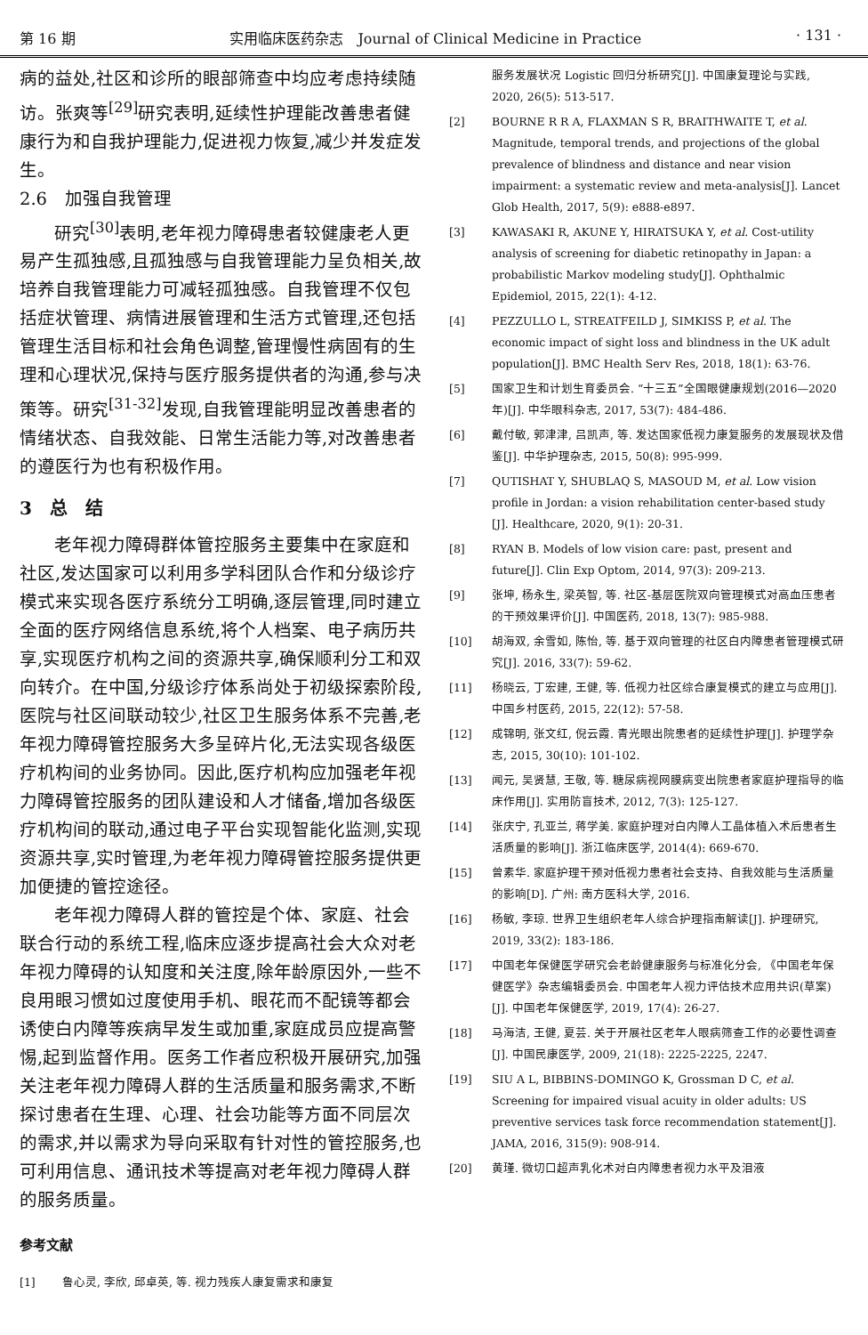第 16 期 实用临床医药杂志　Journal of Clinical Medicine in Practice · 131 ·
病的益处,社区和诊所的眼部筛查中均应考虑持续随访。张爽等<sup>[29]</sup>研究表明,延续性护理能改善患者健康行为和自我护理能力,促进视力恢复,减少并发症发生。
2.6　加强自我管理
研究<sup>[30]</sup>表明,老年视力障碍患者较健康老人更易产生孤独感,且孤独感与自我管理能力呈负相关,故培养自我管理能力可减轻孤独感。自我管理不仅包括症状管理、病情进展管理和生活方式管理,还包括管理生活目标和社会角色调整,管理慢性病固有的生理和心理状况,保持与医疗服务提供者的沟通,参与决策等。研究<sup>[31-32]</sup>发现,自我管理能明显改善患者的情绪状态、自我效能、日常生活能力等,对改善患者的遵医行为也有积极作用。
3　总　结
老年视力障碍群体管控服务主要集中在家庭和社区,发达国家可以利用多学科团队合作和分级诊疗模式来实现各医疗系统分工明确,逐层管理,同时建立全面的医疗网络信息系统,将个人档案、电子病历共享,实现医疗机构之间的资源共享,确保顺利分工和双向转介。在中国,分级诊疗体系尚处于初级探索阶段,医院与社区间联动较少,社区卫生服务体系不完善,老年视力障碍管控服务大多呈碎片化,无法实现各级医疗机构间的业务协同。因此,医疗机构应加强老年视力障碍管控服务的团队建设和人才储备,增加各级医疗机构间的联动,通过电子平台实现智能化监测,实现资源共享,实时管理,为老年视力障碍管控服务提供更加便捷的管控途径。
老年视力障碍人群的管控是个体、家庭、社会联合行动的系统工程,临床应逐步提高社会大众对老年视力障碍的认知度和关注度,除年龄原因外,一些不良用眼习惯如过度使用手机、眼花而不配镜等都会诱使白内障等疾病早发生或加重,家庭成员应提高警惕,起到监督作用。医务工作者应积极开展研究,加强关注老年视力障碍人群的生活质量和服务需求,不断探讨患者在生理、心理、社会功能等方面不同层次的需求,并以需求为导向采取有针对性的管控服务,也可利用信息、通讯技术等提高对老年视力障碍人群的服务质量。
参考文献
[1] 鲁心灵, 李欣, 邱卓英, 等. 视力残疾人康复需求和康复
服务发展状况 Logistic 回归分析研究[J]. 中国康复理论与实践, 2020, 26(5): 513-517.
[2] BOURNE R R A, FLAXMAN S R, BRAITHWAITE T, et al. Magnitude, temporal trends, and projections of the global prevalence of blindness and distance and near vision impairment: a systematic review and meta-analysis[J]. Lancet Glob Health, 2017, 5(9): e888-e897.
[3] KAWASAKI R, AKUNE Y, HIRATSUKA Y, et al. Cost-utility analysis of screening for diabetic retinopathy in Japan: a probabilistic Markov modeling study[J]. Ophthalmic Epidemiol, 2015, 22(1): 4-12.
[4] PEZZULLO L, STREATFEILD J, SIMKISS P, et al. The economic impact of sight loss and blindness in the UK adult population[J]. BMC Health Serv Res, 2018, 18(1): 63-76.
[5] 国家卫生和计划生育委员会. “十三五”全国眼健康规划(2016—2020年)[J]. 中华眼科杂志, 2017, 53(7): 484-486.
[6] 戴付敏, 郭津津, 吕凯声, 等. 发达国家低视力康复服务的发展现状及借鉴[J]. 中华护理杂志, 2015, 50(8): 995-999.
[7] QUTISHAT Y, SHUBLAQ S, MASOUD M, et al. Low vision profile in Jordan: a vision rehabilitation center-based study [J]. Healthcare, 2020, 9(1): 20-31.
[8] RYAN B. Models of low vision care: past, present and future[J]. Clin Exp Optom, 2014, 97(3): 209-213.
[9] 张坤, 杨永生, 梁英智, 等. 社区-基层医院双向管理模式对高血压患者的干预效果评价[J]. 中国医药, 2018, 13(7): 985-988.
[10] 胡海双, 余雪如, 陈怡, 等. 基于双向管理的社区白内障患者管理模式研究[J]. 2016, 33(7): 59-62.
[11] 杨晓云, 丁宏建, 王健, 等. 低视力社区综合康复模式的建立与应用[J]. 中国乡村医药, 2015, 22(12): 57-58.
[12] 成锦明, 张文红, 倪云霞. 青光眼出院患者的延续性护理[J]. 护理学杂志, 2015, 30(10): 101-102.
[13] 闻元, 吴贤慧, 王敬, 等. 糖尿病视网膜病变出院患者家庭护理指导的临床作用[J]. 实用防盲技术, 2012, 7(3): 125-127.
[14] 张庆宁, 孔亚兰, 蒋学美. 家庭护理对白内障人工晶体植入术后患者生活质量的影响[J]. 浙江临床医学, 2014(4): 669-670.
[15] 曾素华. 家庭护理干预对低视力患者社会支持、自我效能与生活质量的影响[D]. 广州: 南方医科大学, 2016.
[16] 杨敏, 李琼. 世界卫生组织老年人综合护理指南解读[J]. 护理研究, 2019, 33(2): 183-186.
[17] 中国老年保健医学研究会老龄健康服务与标准化分会, 《中国老年保健医学》杂志编辑委员会. 中国老年人视力评估技术应用共识(草案)[J]. 中国老年保健医学, 2019, 17(4): 26-27.
[18] 马海洁, 王健, 夏芸. 关于开展社区老年人眼病筛查工作的必要性调查[J]. 中国民康医学, 2009, 21(18): 2225-2225, 2247.
[19] SIU A L, BIBBINS-DOMINGO K, Grossman D C, et al. Screening for impaired visual acuity in older adults: US preventive services task force recommendation statement[J]. JAMA, 2016, 315(9): 908-914.
[20] 黄瑾. 微切口超声乳化术对白内障患者视力水平及泪液